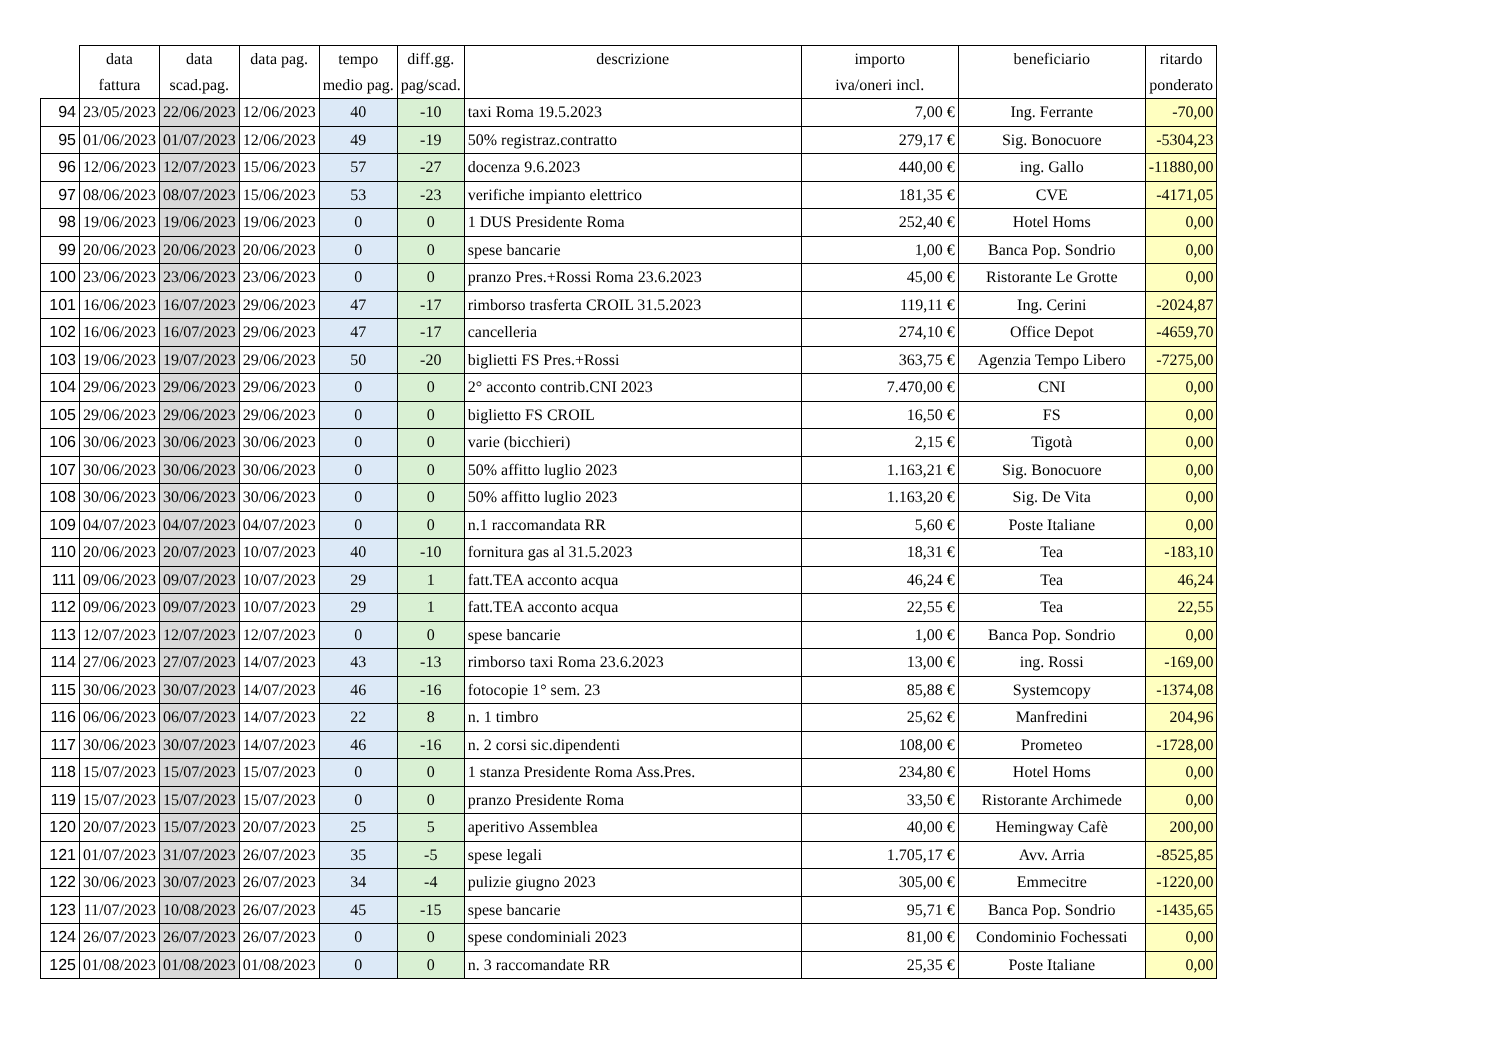| | data | data | data pag. | tempo | diff.gg. | descrizione | importo | beneficiario | ritardo |
| --- | --- | --- | --- | --- | --- | --- | --- | --- | --- |
| | fattura | scad.pag. | | medio pag. | pag/scad. | | iva/oneri incl. | | ponderato |
| 94 | 23/05/2023 | 22/06/2023 | 12/06/2023 | 40 | -10 | taxi Roma 19.5.2023 | 7,00 € | Ing. Ferrante | -70,00 |
| 95 | 01/06/2023 | 01/07/2023 | 12/06/2023 | 49 | -19 | 50% registraz.contratto | 279,17 € | Sig. Bonocuore | -5304,23 |
| 96 | 12/06/2023 | 12/07/2023 | 15/06/2023 | 57 | -27 | docenza 9.6.2023 | 440,00 € | ing. Gallo | -11880,00 |
| 97 | 08/06/2023 | 08/07/2023 | 15/06/2023 | 53 | -23 | verifiche impianto elettrico | 181,35 € | CVE | -4171,05 |
| 98 | 19/06/2023 | 19/06/2023 | 19/06/2023 | 0 | 0 | 1 DUS Presidente Roma | 252,40 € | Hotel Homs | 0,00 |
| 99 | 20/06/2023 | 20/06/2023 | 20/06/2023 | 0 | 0 | spese bancarie | 1,00 € | Banca Pop. Sondrio | 0,00 |
| 100 | 23/06/2023 | 23/06/2023 | 23/06/2023 | 0 | 0 | pranzo Pres.+Rossi Roma 23.6.2023 | 45,00 € | Ristorante Le Grotte | 0,00 |
| 101 | 16/06/2023 | 16/07/2023 | 29/06/2023 | 47 | -17 | rimborso trasferta CROIL 31.5.2023 | 119,11 € | Ing. Cerini | -2024,87 |
| 102 | 16/06/2023 | 16/07/2023 | 29/06/2023 | 47 | -17 | cancelleria | 274,10 € | Office Depot | -4659,70 |
| 103 | 19/06/2023 | 19/07/2023 | 29/06/2023 | 50 | -20 | biglietti FS Pres.+Rossi | 363,75 € | Agenzia Tempo Libero | -7275,00 |
| 104 | 29/06/2023 | 29/06/2023 | 29/06/2023 | 0 | 0 | 2° acconto contrib.CNI 2023 | 7.470,00 € | CNI | 0,00 |
| 105 | 29/06/2023 | 29/06/2023 | 29/06/2023 | 0 | 0 | biglietto FS CROIL | 16,50 € | FS | 0,00 |
| 106 | 30/06/2023 | 30/06/2023 | 30/06/2023 | 0 | 0 | varie (bicchieri) | 2,15 € | Tigotà | 0,00 |
| 107 | 30/06/2023 | 30/06/2023 | 30/06/2023 | 0 | 0 | 50% affitto luglio 2023 | 1.163,21 € | Sig. Bonocuore | 0,00 |
| 108 | 30/06/2023 | 30/06/2023 | 30/06/2023 | 0 | 0 | 50% affitto luglio 2023 | 1.163,20 € | Sig. De Vita | 0,00 |
| 109 | 04/07/2023 | 04/07/2023 | 04/07/2023 | 0 | 0 | n.1 raccomandata RR | 5,60 € | Poste Italiane | 0,00 |
| 110 | 20/06/2023 | 20/07/2023 | 10/07/2023 | 40 | -10 | fornitura gas al 31.5.2023 | 18,31 € | Tea | -183,10 |
| 111 | 09/06/2023 | 09/07/2023 | 10/07/2023 | 29 | 1 | fatt.TEA acconto acqua | 46,24 € | Tea | 46,24 |
| 112 | 09/06/2023 | 09/07/2023 | 10/07/2023 | 29 | 1 | fatt.TEA acconto acqua | 22,55 € | Tea | 22,55 |
| 113 | 12/07/2023 | 12/07/2023 | 12/07/2023 | 0 | 0 | spese bancarie | 1,00 € | Banca Pop. Sondrio | 0,00 |
| 114 | 27/06/2023 | 27/07/2023 | 14/07/2023 | 43 | -13 | rimborso taxi Roma 23.6.2023 | 13,00 € | ing. Rossi | -169,00 |
| 115 | 30/06/2023 | 30/07/2023 | 14/07/2023 | 46 | -16 | fotocopie 1° sem. 23 | 85,88 € | Systemcopy | -1374,08 |
| 116 | 06/06/2023 | 06/07/2023 | 14/07/2023 | 22 | 8 | n. 1 timbro | 25,62 € | Manfredini | 204,96 |
| 117 | 30/06/2023 | 30/07/2023 | 14/07/2023 | 46 | -16 | n. 2 corsi sic.dipendenti | 108,00 € | Prometeo | -1728,00 |
| 118 | 15/07/2023 | 15/07/2023 | 15/07/2023 | 0 | 0 | 1 stanza Presidente Roma Ass.Pres. | 234,80 € | Hotel Homs | 0,00 |
| 119 | 15/07/2023 | 15/07/2023 | 15/07/2023 | 0 | 0 | pranzo Presidente Roma | 33,50 € | Ristorante Archimede | 0,00 |
| 120 | 20/07/2023 | 15/07/2023 | 20/07/2023 | 25 | 5 | aperitivo Assemblea | 40,00 € | Hemingway Cafè | 200,00 |
| 121 | 01/07/2023 | 31/07/2023 | 26/07/2023 | 35 | -5 | spese legali | 1.705,17 € | Avv. Arria | -8525,85 |
| 122 | 30/06/2023 | 30/07/2023 | 26/07/2023 | 34 | -4 | pulizie giugno 2023 | 305,00 € | Emmecitre | -1220,00 |
| 123 | 11/07/2023 | 10/08/2023 | 26/07/2023 | 45 | -15 | spese bancarie | 95,71 € | Banca Pop. Sondrio | -1435,65 |
| 124 | 26/07/2023 | 26/07/2023 | 26/07/2023 | 0 | 0 | spese condominiali 2023 | 81,00 € | Condominio Fochessati | 0,00 |
| 125 | 01/08/2023 | 01/08/2023 | 01/08/2023 | 0 | 0 | n. 3 raccomandate RR | 25,35 € | Poste Italiane | 0,00 |